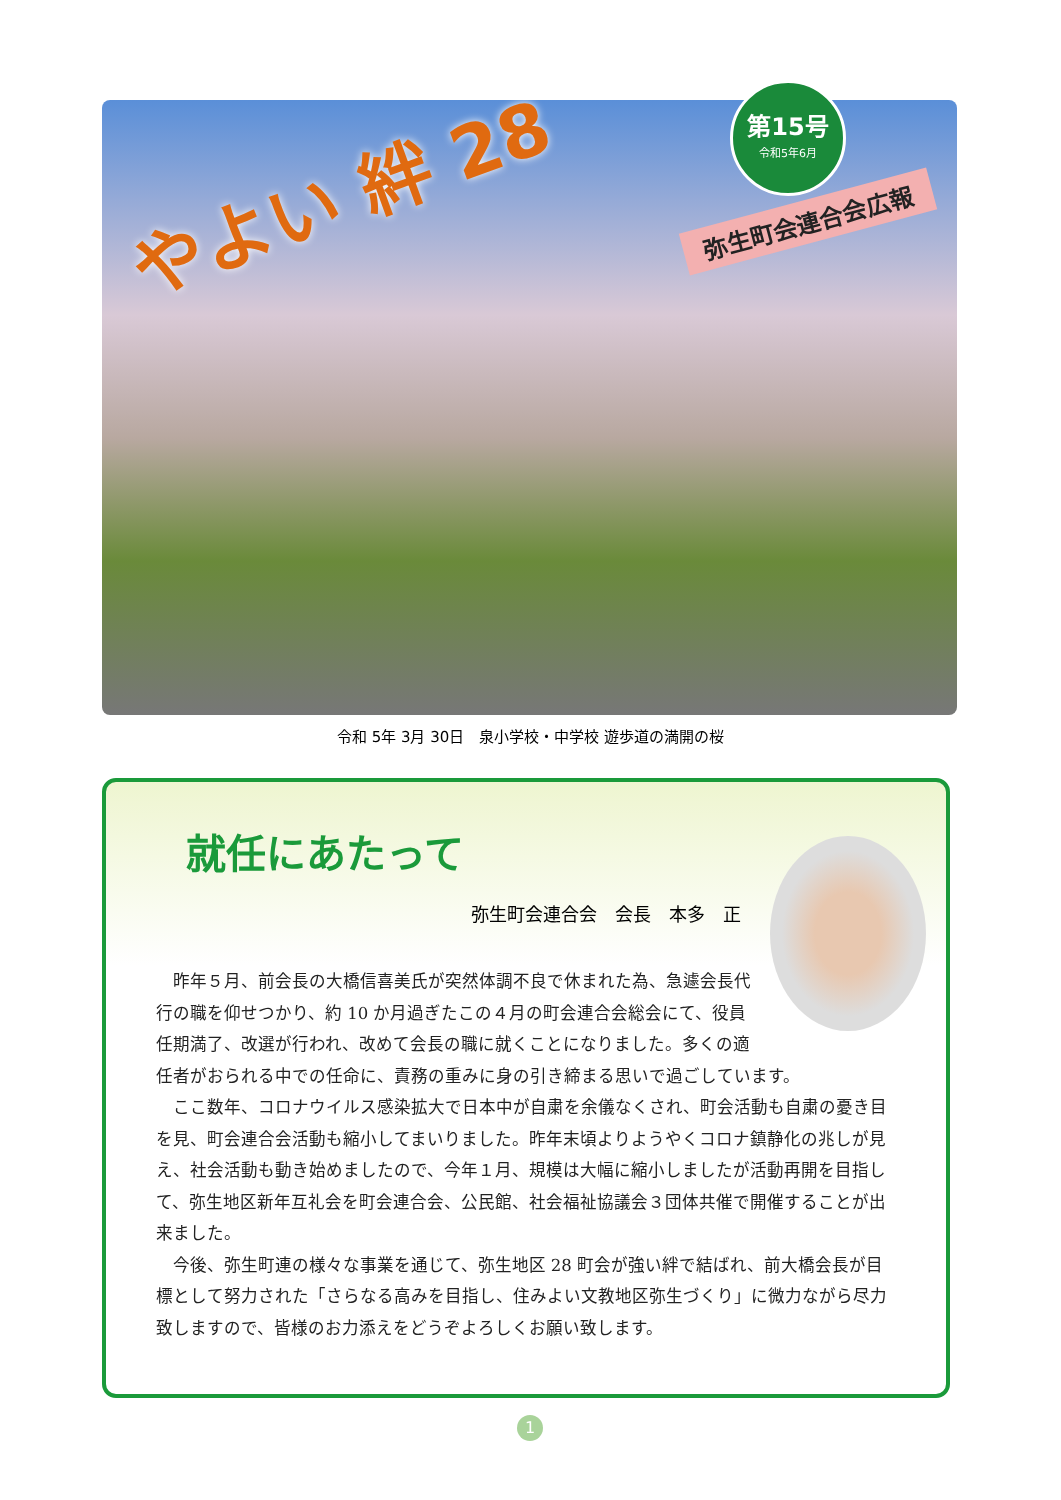やよい 絆 28
第15号
令和5年6月
弥生町会連合会広報
令和 5年 3月 30日　泉小学校・中学校 遊歩道の満開の桜
就任にあたって
弥生町会連合会　会長　本多　正
昨年５月、前会長の大橋信喜美氏が突然体調不良で休まれた為、急遽会長代行の職を仰せつかり、約 10 か月過ぎたこの４月の町会連合会総会にて、役員任期満了、改選が行われ、改めて会長の職に就くことになりました。多くの適任者がおられる中での任命に、責務の重みに身の引き締まる思いで過ごしています。
ここ数年、コロナウイルス感染拡大で日本中が自粛を余儀なくされ、町会活動も自粛の憂き目を見、町会連合会活動も縮小してまいりました。昨年末頃よりようやくコロナ鎮静化の兆しが見え、社会活動も動き始めましたので、今年１月、規模は大幅に縮小しましたが活動再開を目指して、弥生地区新年互礼会を町会連合会、公民館、社会福祉協議会３団体共催で開催することが出来ました。
今後、弥生町連の様々な事業を通じて、弥生地区 28 町会が強い絆で結ばれ、前大橋会長が目標として努力された「さらなる高みを目指し、住みよい文教地区弥生づくり」に微力ながら尽力致しますので、皆様のお力添えをどうぞよろしくお願い致します。
1